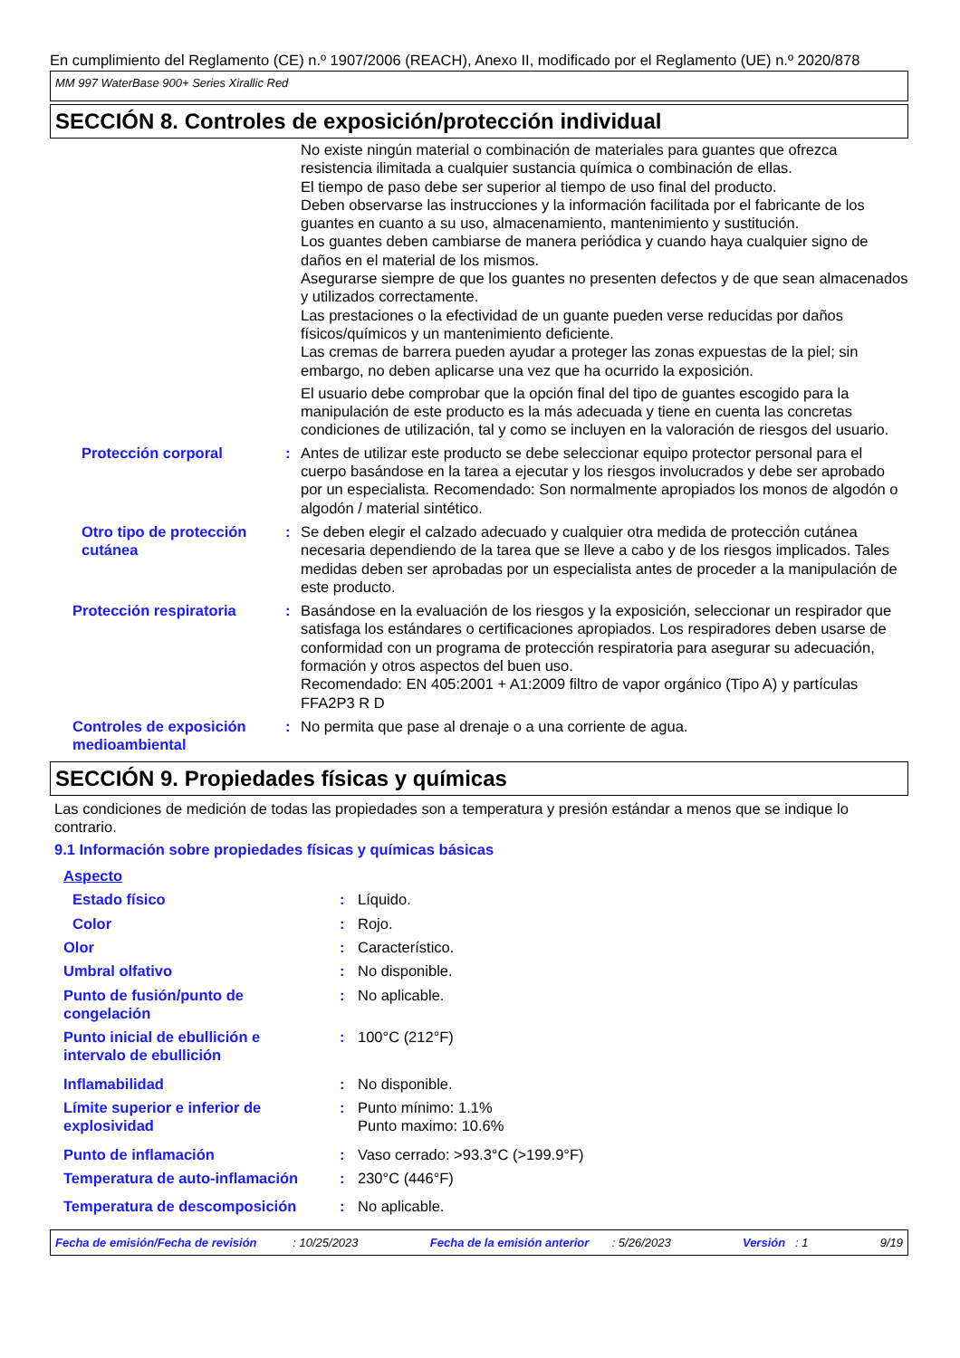En cumplimiento del Reglamento (CE) n.º 1907/2006 (REACH), Anexo II, modificado por el Reglamento (UE) n.º 2020/878
MM 997 WaterBase 900+ Series Xirallic Red
SECCIÓN 8. Controles de exposición/protección individual
| | | No existe ningún material o combinación de materiales para guantes que ofrezca resistencia ilimitada a cualquier sustancia química o combinación de ellas. El tiempo de paso debe ser superior al tiempo de uso final del producto. Deben observarse las instrucciones y la información facilitada por el fabricante de los guantes en cuanto a su uso, almacenamiento, mantenimiento y sustitución. Los guantes deben cambiarse de manera periódica y cuando haya cualquier signo de daños en el material de los mismos. Asegurarse siempre de que los guantes no presenten defectos y de que sean almacenados y utilizados correctamente. Las prestaciones o la efectividad de un guante pueden verse reducidas por daños físicos/químicos y un mantenimiento deficiente. Las cremas de barrera pueden ayudar a proteger las zonas expuestas de la piel; sin embargo, no deben aplicarse una vez que ha ocurrido la exposición. El usuario debe comprobar que la opción final del tipo de guantes escogido para la manipulación de este producto es la más adecuada y tiene en cuenta las concretas condiciones de utilización, tal y como se incluyen en la valoración de riesgos del usuario. |
| Protección corporal | : | Antes de utilizar este producto se debe seleccionar equipo protector personal para el cuerpo basándose en la tarea a ejecutar y los riesgos involucrados y debe ser aprobado por un especialista. Recomendado: Son normalmente apropiados los monos de algodón o algodón / material sintético. |
| Otro tipo de protección cutánea | : | Se deben elegir el calzado adecuado y cualquier otra medida de protección cutánea necesaria dependiendo de la tarea que se lleve a cabo y de los riesgos implicados. Tales medidas deben ser aprobadas por un especialista antes de proceder a la manipulación de este producto. |
| Protección respiratoria | : | Basándose en la evaluación de los riesgos y la exposición, seleccionar un respirador que satisfaga los estándares o certificaciones apropiados. Los respiradores deben usarse de conformidad con un programa de protección respiratoria para asegurar su adecuación, formación y otros aspectos del buen uso. Recomendado: EN 405:2001 + A1:2009 filtro de vapor orgánico (Tipo A) y partículas FFA2P3 R D |
| Controles de exposición medioambiental | : | No permita que pase al drenaje o a una corriente de agua. |
SECCIÓN 9. Propiedades físicas y químicas
Las condiciones de medición de todas las propiedades son a temperatura y presión estándar a menos que se indique lo contrario.
9.1 Información sobre propiedades físicas y químicas básicas
| Aspecto | | |
| Estado físico | : | Líquido. |
| Color | : | Rojo. |
| Olor | : | Característico. |
| Umbral olfativo | : | No disponible. |
| Punto de fusión/punto de congelación | : | No aplicable. |
| Punto inicial de ebullición e intervalo de ebullición | : | 100°C (212°F) |
| Inflamabilidad | : | No disponible. |
| Límite superior e inferior de explosividad | : | Punto mínimo: 1.1% Punto maximo: 10.6% |
| Punto de inflamación | : | Vaso cerrado: >93.3°C (>199.9°F) |
| Temperatura de auto-inflamación | : | 230°C (446°F) |
| Temperatura de descomposición | : | No aplicable. |
Fecha de emisión/Fecha de revisión : 10/25/2023 Fecha de la emisión anterior : 5/26/2023 Versión : 1 9/19